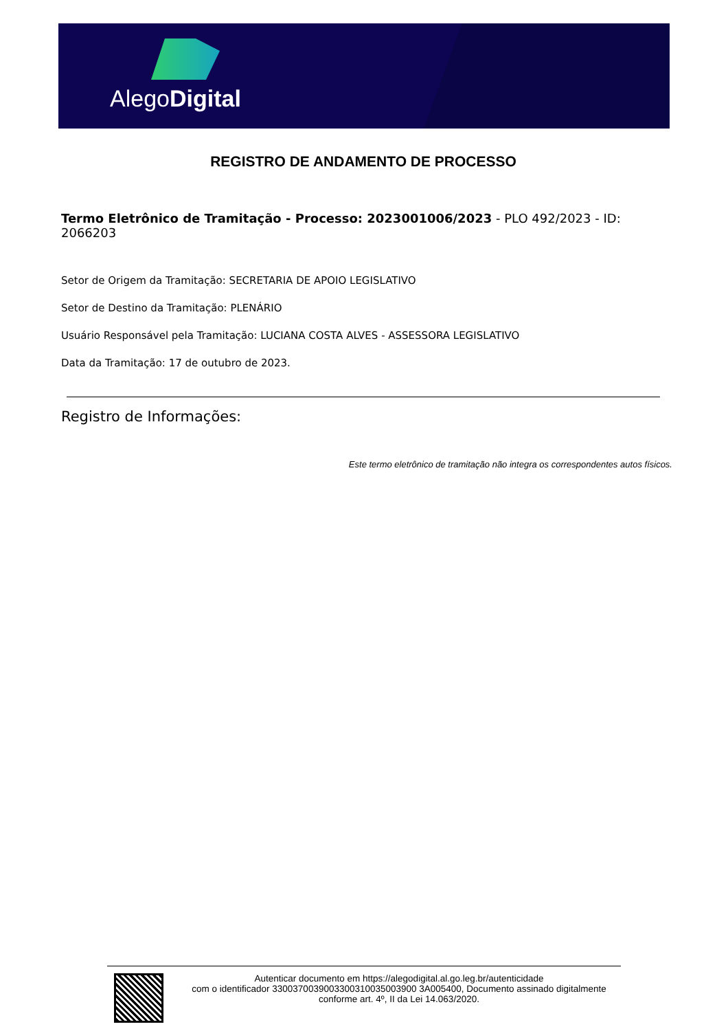AlegoDigital
REGISTRO DE ANDAMENTO DE PROCESSO
Termo Eletrônico de Tramitação - Processo: 2023001006/2023 - PLO 492/2023 - ID: 2066203
Setor de Origem da Tramitação: SECRETARIA DE APOIO LEGISLATIVO
Setor de Destino da Tramitação: PLENÁRIO
Usuário Responsável pela Tramitação: LUCIANA COSTA ALVES - ASSESSORA LEGISLATIVO
Data da Tramitação: 17 de outubro de 2023.
Registro de Informações:
Este termo eletrônico de tramitação não integra os correspondentes autos físicos.
Autenticar documento em https://alegodigital.al.go.leg.br/autenticidade
com o identificador 3300370039003300310035003900 3A005400, Documento assinado digitalmente
conforme art. 4º, II da Lei 14.063/2020.